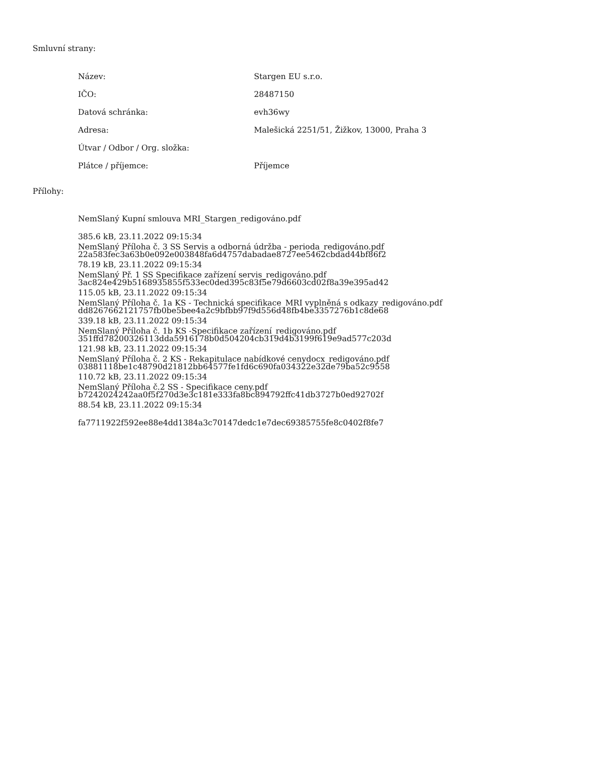Smluvní strany:
| Název: | Stargen EU s.r.o. |
| IČO: | 28487150 |
| Datová schránka: | evh36wy |
| Adresa: | Malešická 2251/51, Žižkov, 13000, Praha 3 |
| Útvar / Odbor / Org. složka: | |
| Plátce / příjemce: | Příjemce |
Přílohy:
NemSlaný Kupní smlouva MRI_Stargen_redigováno.pdf
385.6 kB, 23.11.2022 09:15:34
22a583fec3a63b0e092e003848fa6d4757dabadae8727ee5462cbdad44bf86f2
NemSlaný Příloha č. 3 SS Servis a odborná údržba - perioda_redigováno.pdf
78.19 kB, 23.11.2022 09:15:34
3ac824e429b5168935855f533ec0ded395c83f5e79d6603cd02f8a39e395ad42
NemSlaný Př. 1 SS Specifikace zařízení servis_redigováno.pdf
115.05 kB, 23.11.2022 09:15:34
dd8267662121757fb0be5bee4a2c9bfbb97f9d556d48fb4be3357276b1c8de68
NemSlaný Příloha č. 1a KS - Technická specifikace_MRI vyplněná s odkazy_redigováno.pdf
339.18 kB, 23.11.2022 09:15:34
351ffd78200326113dda5916178b0d504204cb319d4b3199f619e9ad577c203d
NemSlaný Příloha č. 1b KS -Specifikace zařízení_redigováno.pdf
121.98 kB, 23.11.2022 09:15:34
03881118be1c48790d21812bb64577fe1fd6c690fa034322e32de79ba52c9558
NemSlaný Příloha č. 2 KS - Rekapitulace nabídkové cenydocx_redigováno.pdf
110.72 kB, 23.11.2022 09:15:34
b7242024242aa0f5f270d3e3c181e333fa8bc894792ffc41db3727b0ed92702f
NemSlaný Příloha č.2 SS - Specifikace ceny.pdf
88.54 kB, 23.11.2022 09:15:34
fa7711922f592ee88e4dd1384a3c70147dedc1e7dec69385755fe8c0402f8fe7